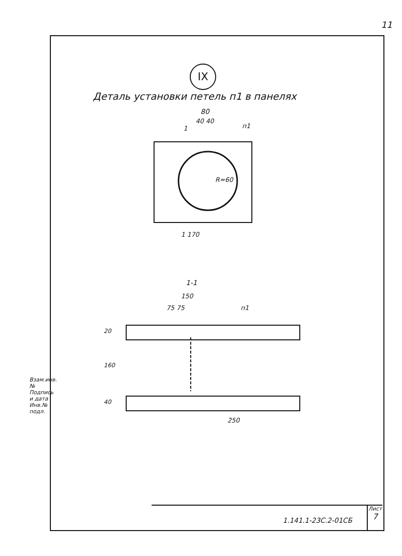11
IX
Деталь установки петель п1 в панелях
80
40 40
п1
1
R=60
1 170
1-1
150
75 75 п1
20
160
40
250
Взам.инв.№ Подпись и дата Инв.№ подл.
1.141.1-23С.2-01СБ
Лист
7